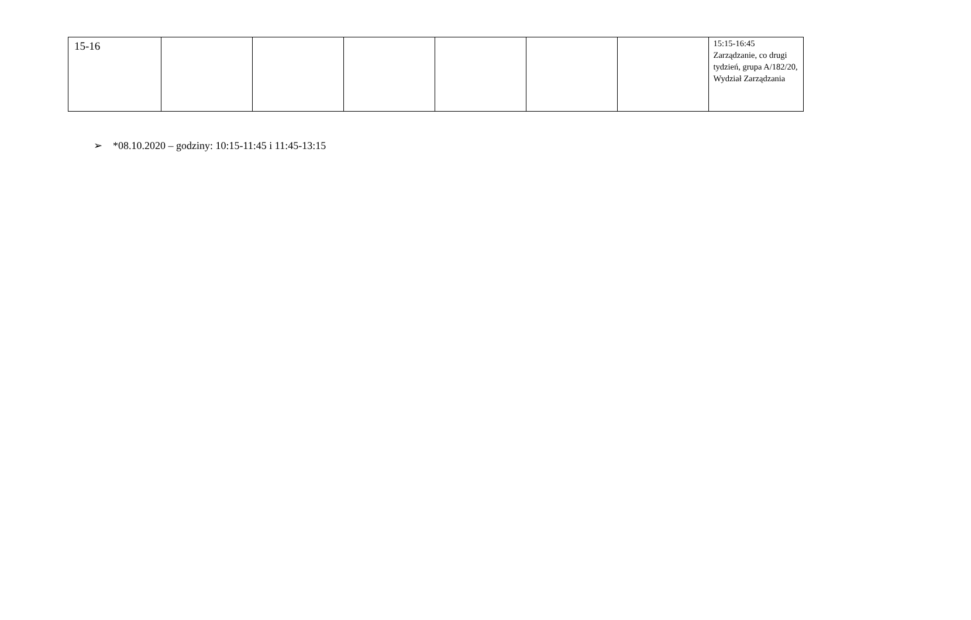| 15-16 | | | | | | | 15:15-16:45 Zarządzanie, co drugi tydzień, grupa A/182/20, Wydział Zarządzania |
➢ *08.10.2020 – godziny: 10:15-11:45 i 11:45-13:15